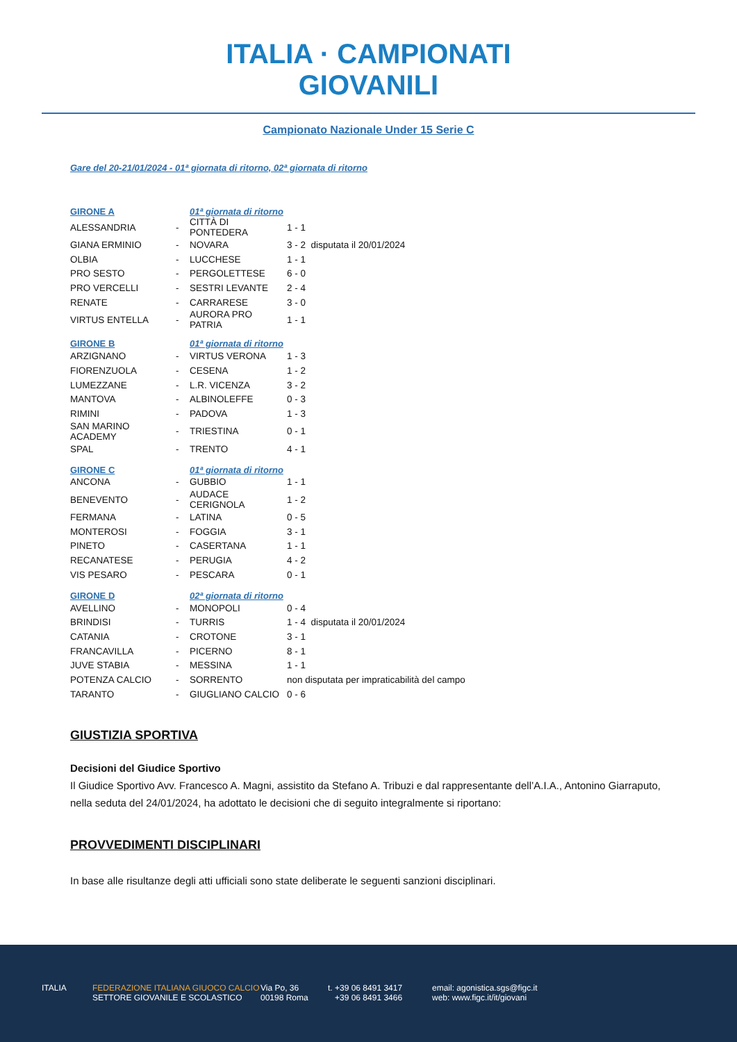ITALIA · CAMPIONATI GIOVANILI
Campionato Nazionale Under 15 Serie C
Gare del 20-21/01/2024 - 01ª giornata di ritorno, 02ª giornata di ritorno
| GIRONE A | | 01ª giornata di ritorno | |
| --- | --- | --- | --- |
| ALESSANDRIA | - | CITTÀ DI PONTEDERA | 1 - 1 |
| GIANA ERMINIO | - | NOVARA | 3 - 2 disputata il 20/01/2024 |
| OLBIA | - | LUCCHESE | 1 - 1 |
| PRO SESTO | - | PERGOLETTESE | 6 - 0 |
| PRO VERCELLI | - | SESTRI LEVANTE | 2 - 4 |
| RENATE | - | CARRARESE | 3 - 0 |
| VIRTUS ENTELLA | - | AURORA PRO PATRIA | 1 - 1 |
| GIRONE B | | 01ª giornata di ritorno | |
| ARZIGNANO | - | VIRTUS VERONA | 1 - 3 |
| FIORENZUOLA | - | CESENA | 1 - 2 |
| LUMEZZANE | - | L.R. VICENZA | 3 - 2 |
| MANTOVA | - | ALBINOLEFFE | 0 - 3 |
| RIMINI | - | PADOVA | 1 - 3 |
| SAN MARINO ACADEMY | - | TRIESTINA | 0 - 1 |
| SPAL | - | TRENTO | 4 - 1 |
| GIRONE C | | 01ª giornata di ritorno | |
| ANCONA | - | GUBBIO | 1 - 1 |
| BENEVENTO | - | AUDACE CERIGNOLA | 1 - 2 |
| FERMANA | - | LATINA | 0 - 5 |
| MONTEROSI | - | FOGGIA | 3 - 1 |
| PINETO | - | CASERTANA | 1 - 1 |
| RECANATESE | - | PERUGIA | 4 - 2 |
| VIS PESARO | - | PESCARA | 0 - 1 |
| GIRONE D | | 02ª giornata di ritorno | |
| AVELLINO | - | MONOPOLI | 0 - 4 |
| BRINDISI | - | TURRIS | 1 - 4 disputata il 20/01/2024 |
| CATANIA | - | CROTONE | 3 - 1 |
| FRANCAVILLA | - | PICERNO | 8 - 1 |
| JUVE STABIA | - | MESSINA | 1 - 1 |
| POTENZA CALCIO | - | SORRENTO | non disputata per impraticabilità del campo |
| TARANTO | - | GIUGLIANO CALCIO | 0 - 6 |
GIUSTIZIA SPORTIVA
Decisioni del Giudice Sportivo
Il Giudice Sportivo Avv. Francesco A. Magni, assistito da Stefano A. Tribuzi e dal rappresentante dell’A.I.A., Antonino Giarraputo, nella seduta del 24/01/2024, ha adottato le decisioni che di seguito integralmente si riportano:
PROVVEDIMENTI DISCIPLINARI
In base alle risultanze degli atti ufficiali sono state deliberate le seguenti sanzioni disciplinari.
ITALIA
FEDERAZIONE ITALIANA GIUOCO CALCIO
SETTORE GIOVANILE E SCOLASTICO
Via Po, 36
00198 Roma
t. +39 06 8491 3417
+39 06 8491 3466
email: agonistica.sgs@figc.it
web: www.figc.it/it/giovani